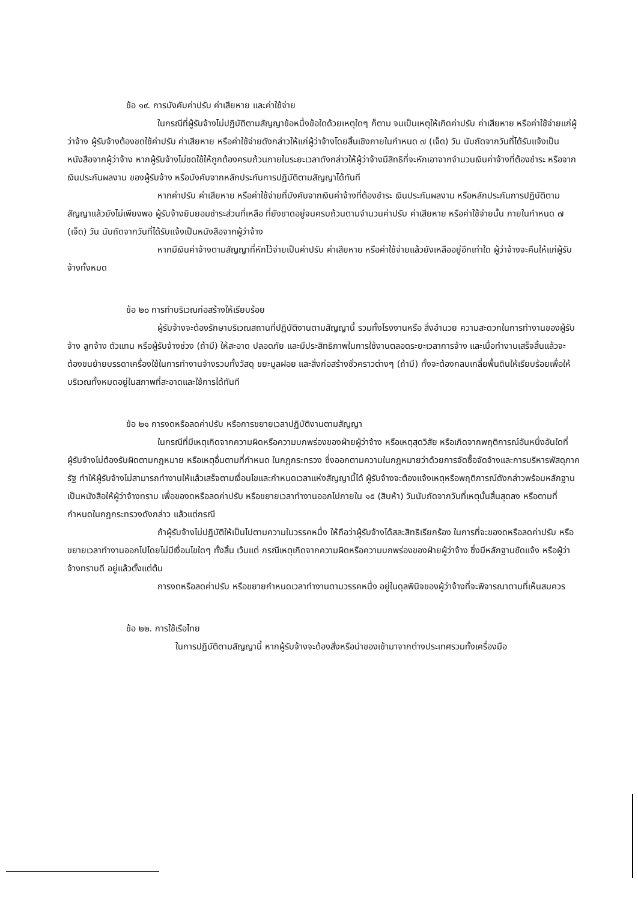ข้อ ๑๙. การบังคับค่าปรับ ค่าเสียหาย และค่าใช้จ่าย
ในกรณีที่ผู้รับจ้างไม่ปฏิบัติตามสัญญาข้อหนึ่งข้อใดด้วยเหตุใดๆ ก็ตาม จนเป็นเหตุให้เกิดค่าปรับ ค่าเสียหาย หรือค่าใช้จ่ายแก่ผู้ว่าจ้าง ผู้รับจ้างต้องชดใช้ค่าปรับ ค่าเสียหาย หรือค่าใช้จ่ายดังกล่าวให้แก่ผู้ว่าจ้างโดยสิ้นเชิงภายในกำหนด ๗ (เจ็ด) วัน นับถัดจากวันที่ได้รับแจ้งเป็นหนังสือจากผู้ว่าจ้าง หากผู้รับจ้างไม่ชดใช้ให้ถูกต้องครบถ้วนภายในระยะเวลาดังกล่าวให้ผู้ว่าจ้างมีสิทธิที่จะหักเอาจากจำนวนเงินค่าจ้างที่ต้องชำระ หรือจากเงินประกันผลงาน ของผู้รับจ้าง หรือบังคับจากหลักประกันการปฏิบัติตามสัญญาได้ทันที
หากค่าปรับ ค่าเสียหาย หรือค่าใช้จ่ายที่บังคับจากเงินค่าจ้างที่ต้องชำระ เงินประกันผลงาน หรือหลักประกันการปฏิบัติตามสัญญาแล้วยังไม่เพียงพอ ผู้รับจ้างยินยอมชำระส่วนที่เหลือ ที่ยังขาดอยู่จนครบถ้วนตามจำนวนค่าปรับ ค่าเสียหาย หรือค่าใช้จ่ายนั้น ภายในกำหนด ๗ (เจ็ด) วัน นับถัดจากวันที่ได้รับแจ้งเป็นหนังสือจากผู้ว่าจ้าง
หากมีเงินค่าจ้างตามสัญญาที่หักไว้จ่ายเป็นค่าปรับ ค่าเสียหาย หรือค่าใช้จ่ายแล้วยังเหลืออยู่อีกเท่าใด ผู้ว่าจ้างจะคืนให้แก่ผู้รับจ้างทั้งหมด
ข้อ ๒๐ การทำบริเวณก่อสร้างให้เรียบร้อย
ผู้รับจ้างจะต้องรักษาบริเวณสถานที่ปฏิบัติงานตามสัญญานี้ รวมทั้งโรงงานหรือ สิ่งอำนวย ความสะดวกในการทำงานของผู้รับจ้าง ลูกจ้าง ตัวแทน หรือผู้รับจ้างช่วง (ถ้ามี) ให้สะอาด ปลอดภัย และมีประสิทธิภาพในการใช้งานตลอดระยะเวลาการจ้าง และเมื่อทำงานเสร็จสิ้นแล้วจะต้องขนย้ายบรรดาเครื่องใช้ในการทำงานจ้างรวมทั้งวัสดุ ขยะมูลฝอย และสิ่งก่อสร้างชั่วคราวต่างๆ (ถ้ามี) ทั้งจะต้องกลบเกลี่ยพื้นดินให้เรียบร้อยเพื่อให้บริเวณทั้งหมดอยู่ในสภาพที่สะอาดและใช้การได้ทันที
ข้อ ๒๑ การงดหรือลดค่าปรับ หรือการขยายเวลาปฏิบัติงานตามสัญญา
ในกรณีที่มีเหตุเกิดจากความผิดหรือความบกพร่องของฝ่ายผู้ว่าจ้าง หรือเหตุสุดวิสัย หรือเกิดจากพฤติการณ์อันหนึ่งอันใดที่ผู้รับจ้างไม่ต้องรับผิดตามกฎหมาย หรือเหตุอื่นตามที่กำหนด ในกฎกระทรวง ซึ่งออกตามความในกฎหมายว่าด้วยการจัดซื้อจัดจ้างและการบริหารพัสดุภาครัฐ ทำให้ผู้รับจ้างไม่สามารถทำงานให้แล้วเสร็จตามเงื่อนไขและกำหนดเวลาแห่งสัญญานี้ได้ ผู้รับจ้างจะต้องแจ้งเหตุหรือพฤติการณ์ดังกล่าวพร้อมหลักฐานเป็นหนังสือให้ผู้ว่าจ้างทราบ เพื่อของดหรือลดค่าปรับ หรือขยายเวลาทำงานออกไปภายใน ๑๕ (สิบห้า) วันนับถัดจากวันที่เหตุนั้นสิ้นสุดลง หรือตามที่กำหนดในกฎกระทรวงดังกล่าว แล้วแต่กรณี
ถ้าผู้รับจ้างไม่ปฏิบัติให้เป็นไปตามความในวรรคหนึ่ง ให้ถือว่าผู้รับจ้างได้สละสิทธิเรียกร้อง ในการที่จะของดหรือลดค่าปรับ หรือขยายเวลาทำงานออกไปโดยไม่มีเงื่อนไขใดๆ ทั้งสิ้น เว้นแต่ กรณีเหตุเกิดจากความผิดหรือความบกพร่องของฝ่ายผู้ว่าจ้าง ซึ่งมีหลักฐานชัดแจ้ง หรือผู้ว่าจ้างทราบดี อยู่แล้วตั้งแต่ต้น
การงดหรือลดค่าปรับ หรือขยายกำหนดเวลาทำงานตามวรรคหนึ่ง อยู่ในดุลพินิจของผู้ว่าจ้างที่จะพิจารณาตามที่เห็นสมควร
ข้อ ๒๒. การใช้เรือไทย
ในการปฏิบัติตามสัญญานี้ หากผู้รับจ้างจะต้องสั่งหรือนำของเข้ามาจากต่างประเทศรวมทั้งเครื่องมือ